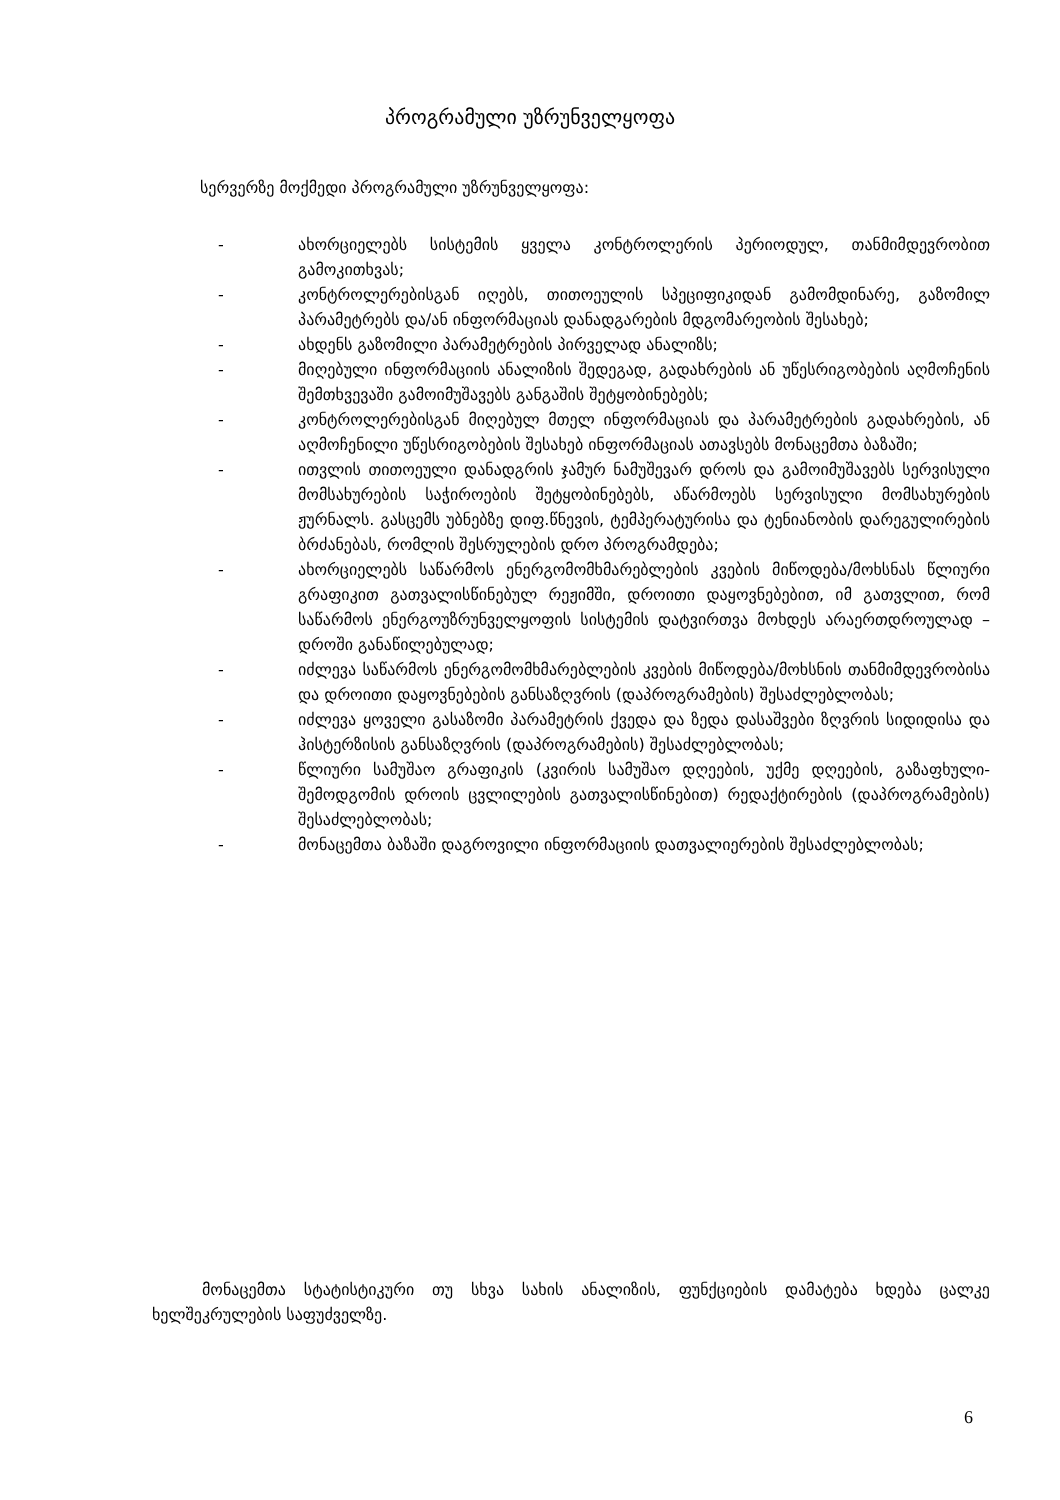პროგრამული უზრუნველყოფა
სერვერზე მოქმედი პროგრამული უზრუნველყოფა:
- ახორციელებს სისტემის ყველა კონტროლერის პერიოდულ, თანმიმდევრობით გამოკითხვას;
- კონტროლერებისგან იღებს, თითოეულის სპეციფიკიდან გამომდინარე, გაზომილ პარამეტრებს და/ან ინფორმაციას დანადგარების მდგომარეობის შესახებ;
- ახდენს გაზომილი პარამეტრების პირველად ანალიზს;
- მიღებული ინფორმაციის ანალიზის შედეგად, გადახრების ან უწესრიგობების აღმოჩენის შემთხვევაში გამოიმუშავებს განგაშის შეტყობინებებს;
- კონტროლერებისგან მიღებულ მთელ ინფორმაციას და პარამეტრების გადახრების, ან აღმოჩენილი უწესრიგობების შესახებ ინფორმაციას ათავსებს მონაცემთა ბაზაში;
- ითვლის თითოეული დანადგრის ჯამურ ნამუშევარ დროს და გამოიმუშავებს სერვისული მომსახურების საჭიროების შეტყობინებებს, აწარმოებს სერვისული მომსახურების ჟურნალს. გასცემს უბნებზე დიფ.წნევის, ტემპერატურისა და ტენიანობის დარეგულირების ბრძანებას, რომლის შესრულების დრო პროგრამდება;
- ახორციელებს საწარმოს ენერგომომხმარებლების კვების მიწოდება/მოხსნას წლიური გრაფიკით გათვალისწინებულ რეჟიმში, დროითი დაყოვნებებით, იმ გათვლით, რომ საწარმოს ენერგოუზრუნველყოფის სისტემის დატვირთვა მოხდეს არაერთდროულად – დროში განაწილებულად;
- იძლევა საწარმოს ენერგომომხმარებლების კვების მიწოდება/მოხსნის თანმიმდევრობისა და დროითი დაყოვნებების განსაზღვრის (დაპროგრამების) შესაძლებლობას;
- იძლევა ყოველი გასაზომი პარამეტრის ქვედა და ზედა დასაშვები ზღვრის სიდიდისა და ჰისტერზისის განსაზღვრის (დაპროგრამების) შესაძლებლობას;
- წლიური სამუშაო გრაფიკის (კვირის სამუშაო დღეების, უქმე დღეების, გაზაფხული-შემოდგომის დროის ცვლილების გათვალისწინებით) რედაქტირების (დაპროგრამების) შესაძლებლობას;
- მონაცემთა ბაზაში დაგროვილი ინფორმაციის დათვალიერების შესაძლებლობას;
მონაცემთა სტატისტიკური თუ სხვა სახის ანალიზის, ფუნქციების დამატება ხდება ცალკე ხელშეკრულების საფუძველზე.
6